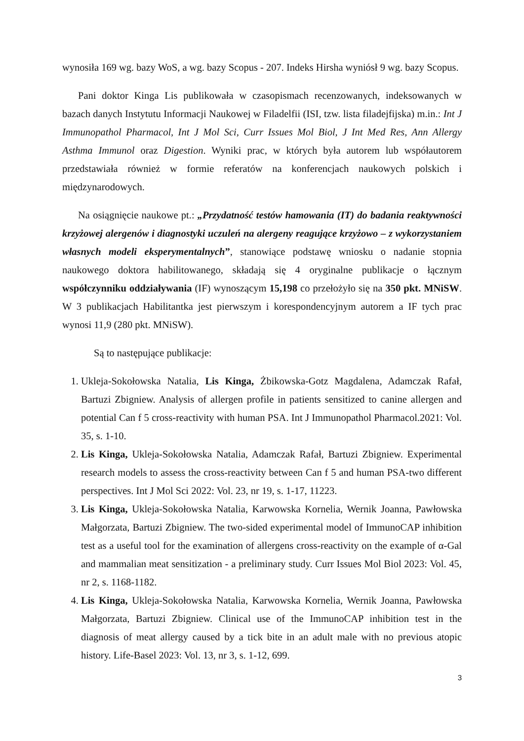wynosiła 169 wg. bazy WoS, a wg. bazy Scopus - 207. Indeks Hirsha wyniósł 9 wg. bazy Scopus.
Pani doktor Kinga Lis publikowała w czasopismach recenzowanych, indeksowanych w bazach danych Instytutu Informacji Naukowej w Filadelfii (ISI, tzw. lista filadejfijska) m.in.: Int J Immunopathol Pharmacol, Int J Mol Sci, Curr Issues Mol Biol, J Int Med Res, Ann Allergy Asthma Immunol oraz Digestion. Wyniki prac, w których była autorem lub współautorem przedstawiała również w formie referatów na konferencjach naukowych polskich i międzynarodowych.
Na osiągnięcie naukowe pt.: „Przydatność testów hamowania (IT) do badania reaktywności krzyżowej alergenów i diagnostyki uczuleń na alergeny reagujące krzyżowo – z wykorzystaniem własnych modeli eksperymentalnych”, stanowiące podstawę wniosku o nadanie stopnia naukowego doktora habilitowanego, składają się 4 oryginalne publikacje o łącznym współczynniku oddziaływania (IF) wynoszącym 15,198 co przełożyło się na 350 pkt. MNiSW. W 3 publikacjach Habilitantka jest pierwszym i korespondencyjnym autorem a IF tych prac wynosi 11,9 (280 pkt. MNiSW).
Są to następujące publikacje:
1. Ukleja-Sokołowska Natalia, Lis Kinga, Żbikowska-Gotz Magdalena, Adamczak Rafał, Bartuzi Zbigniew. Analysis of allergen profile in patients sensitized to canine allergen and potential Can f 5 cross-reactivity with human PSA. Int J Immunopathol Pharmacol.2021: Vol. 35, s. 1-10.
2. Lis Kinga, Ukleja-Sokołowska Natalia, Adamczak Rafał, Bartuzi Zbigniew. Experimental research models to assess the cross-reactivity between Can f 5 and human PSA-two different perspectives. Int J Mol Sci 2022: Vol. 23, nr 19, s. 1-17, 11223.
3. Lis Kinga, Ukleja-Sokołowska Natalia, Karwowska Kornelia, Wernik Joanna, Pawłowska Małgorzata, Bartuzi Zbigniew. The two-sided experimental model of ImmunoCAP inhibition test as a useful tool for the examination of allergens cross-reactivity on the example of α-Gal and mammalian meat sensitization - a preliminary study. Curr Issues Mol Biol 2023: Vol. 45, nr 2, s. 1168-1182.
4. Lis Kinga, Ukleja-Sokołowska Natalia, Karwowska Kornelia, Wernik Joanna, Pawłowska Małgorzata, Bartuzi Zbigniew. Clinical use of the ImmunoCAP inhibition test in the diagnosis of meat allergy caused by a tick bite in an adult male with no previous atopic history. Life-Basel 2023: Vol. 13, nr 3, s. 1-12, 699.
3